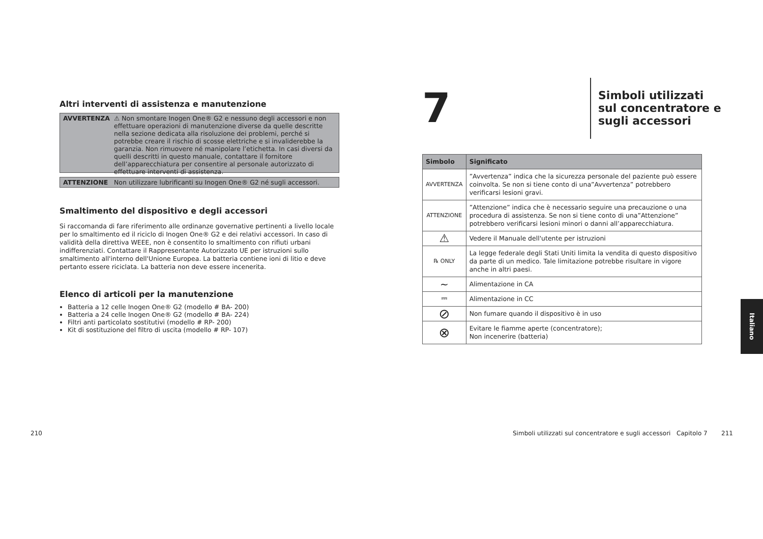Altri interventi di assistenza e manutenzione
AVVERTENZA ⚠ Non smontare Inogen One® G2 e nessuno degli accessori e non effettuare operazioni di manutenzione diverse da quelle descritte nella sezione dedicata alla risoluzione dei problemi, perché si potrebbe creare il rischio di scosse elettriche e si invaliderebbe la garanzia. Non rimuovere né manipolare l’etichetta. In casi diversi da quelli descritti in questo manuale, contattare il fornitore dell’apparecchiatura per consentire al personale autorizzato di effettuare interventi di assistenza.
ATTENZIONE Non utilizzare lubrificanti su Inogen One® G2 né sugli accessori.
Smaltimento del dispositivo e degli accessori
Si raccomanda di fare riferimento alle ordinanze governative pertinenti a livello locale per lo smaltimento ed il riciclo di Inogen One® G2 e dei relativi accessori. In caso di validità della direttiva WEEE, non è consentito lo smaltimento con rifiuti urbani indifferenziati. Contattare il Rappresentante Autorizzato UE per istruzioni sullo smaltimento all'interno dell'Unione Europea. La batteria contiene ioni di litio e deve pertanto essere riciclata. La batteria non deve essere incenerita.
Elenco di articoli per la manutenzione
Batteria a 12 celle Inogen One® G2 (modello # BA- 200)
Batteria a 24 celle Inogen One® G2 (modello # BA- 224)
Filtri anti particolato sostitutivi (modello # RP- 200)
Kit di sostituzione del filtro di uscita (modello # RP- 107)
7
Simboli utilizzati
sul concentratore e
sugli accessori
| Simbolo | Significato |
| --- | --- |
| AVVERTENZA | ”Avvertenza” indica che la sicurezza personale del paziente può essere coinvolta. Se non si tiene conto di una”Avvertenza” potrebbero verificarsi lesioni gravi. |
| ATTENZIONE | ”Attenzione” indica che è necessario seguire una precauzione o una procedura di assistenza. Se non si tiene conto di una”Attenzione” potrebbero verificarsi lesioni minori o danni all’apparecchiatura. |
| ⚠ | Vedere il Manuale dell'utente per istruzioni |
| ℞ ONLY | La legge federale degli Stati Uniti limita la vendita di questo dispositivo da parte di un medico. Tale limitazione potrebbe risultare in vigore anche in altri paesi. |
| ∼ | Alimentazione in CA |
| ⎓ | Alimentazione in CC |
| ⊘ | Non fumare quando il dispositivo è in uso |
| ⊗ | Evitare le fiamme aperte (concentratore); Non incenerire (batteria) |
210
Simboli utilizzati sul concentratore e sugli accessori Capitolo 7
211
Italiano